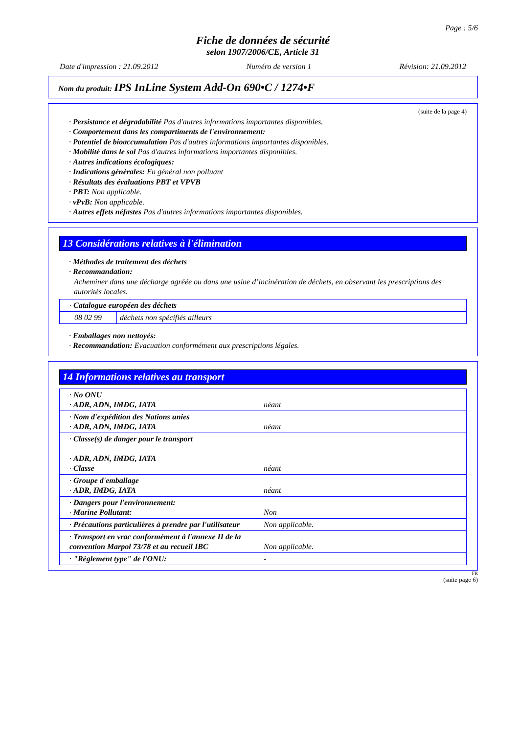Page : 5/6
Fiche de données de sécurité
selon 1907/2006/CE, Article 31
Date d'impression : 21.09.2012 Numéro de version 1 Révision: 21.09.2012
Nom du produit: IPS InLine System Add-On 690•C / 1274•F
(suite de la page 4)
· Persistance et dégradabilité Pas d'autres informations importantes disponibles.
· Comportement dans les compartiments de l'environnement:
· Potentiel de bioaccumulation Pas d'autres informations importantes disponibles.
· Mobilité dans le sol Pas d'autres informations importantes disponibles.
· Autres indications écologiques:
· Indications générales: En général non polluant
· Résultats des évaluations PBT et VPVB
· PBT: Non applicable.
· vPvB: Non applicable.
· Autres effets néfastes Pas d'autres informations importantes disponibles.
13 Considérations relatives à l'élimination
· Méthodes de traitement des déchets
· Recommandation:
Acheminer dans une décharge agréée ou dans une usine d’incinération de déchets, en observant les prescriptions des autorités locales.
| · Catalogue européen des déchets | |
| 08 02 99 | déchets non spécifiés ailleurs |
· Emballages non nettoyés:
· Recommandation: Evacuation conformément aux prescriptions légales.
14 Informations relatives au transport
| · No ONU · ADR, ADN, IMDG, IATA | néant |
| · Nom d'expédition des Nations unies · ADR, ADN, IMDG, IATA | néant |
| · Classe(s) de danger pour le transport · ADR, ADN, IMDG, IATA · Classe | néant |
| · Groupe d'emballage · ADR, IMDG, IATA | néant |
| · Dangers pour l'environnement: · Marine Pollutant: | Non |
| · Précautions particulières à prendre par l'utilisateur | Non applicable. |
| · Transport en vrac conformément à l'annexe II de la convention Marpol 73/78 et au recueil IBC | Non applicable. |
| · "Règlement type" de l'ONU: | - |
FR
(suite page 6)